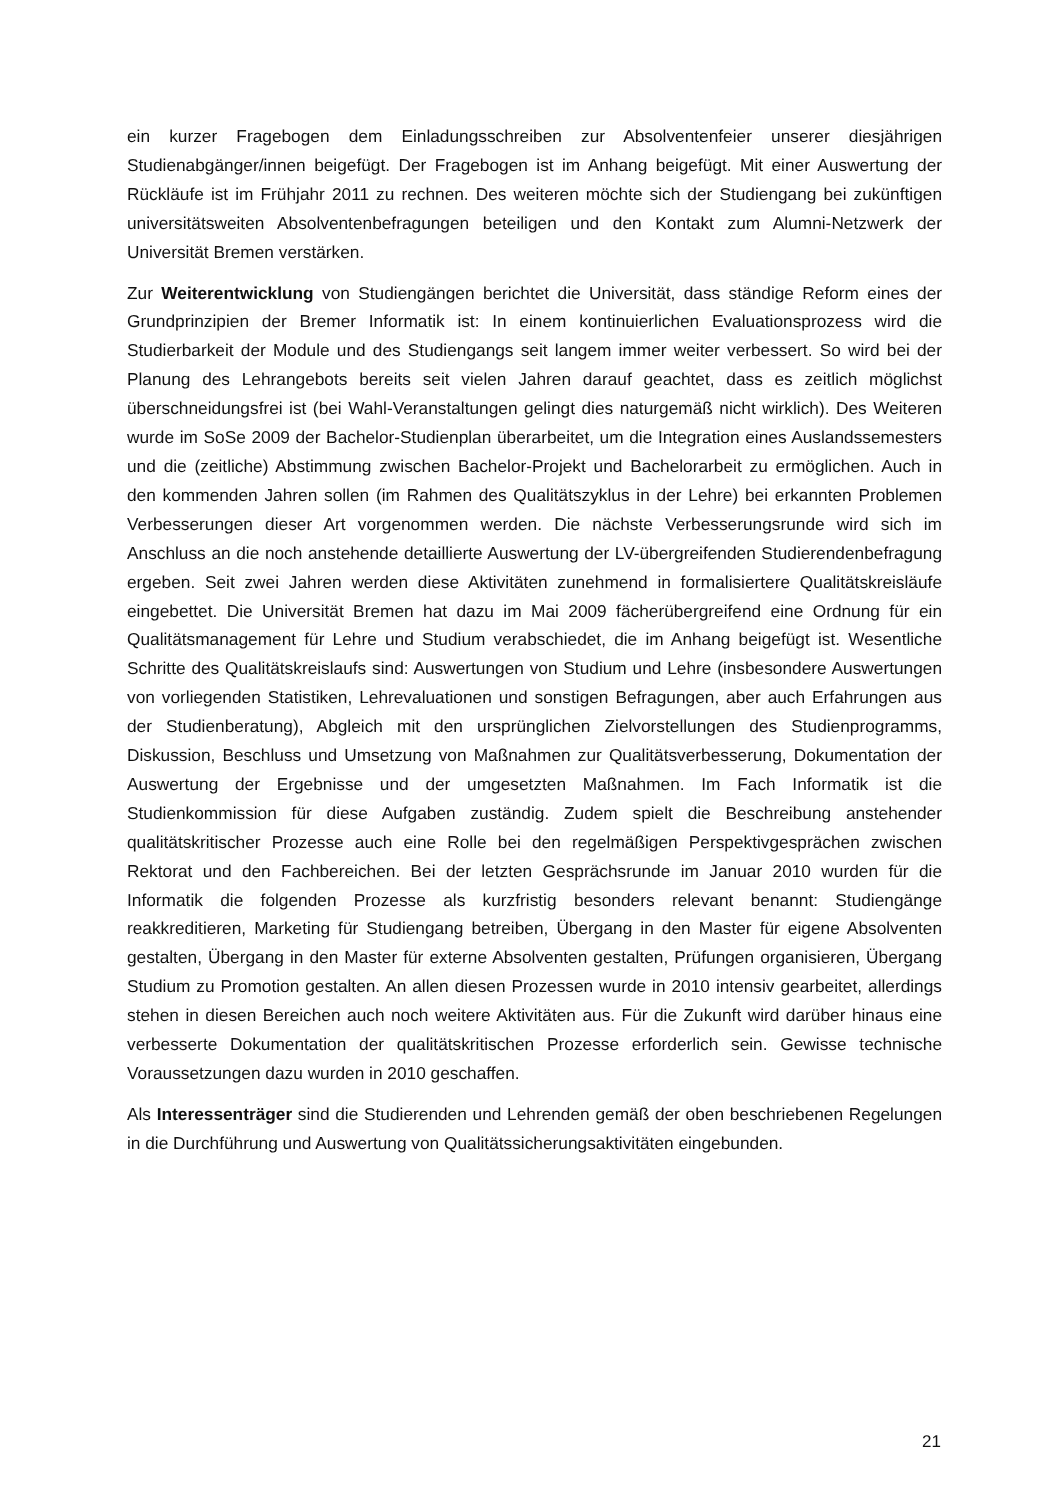ein kurzer Fragebogen dem Einladungsschreiben zur Absolventenfeier unserer diesjährigen Studienabgänger/innen beigefügt. Der Fragebogen ist im Anhang beigefügt. Mit einer Auswertung der Rückläufe ist im Frühjahr 2011 zu rechnen. Des weiteren möchte sich der Studiengang bei zukünftigen universitätsweiten Absolventenbefragungen beteiligen und den Kontakt zum Alumni-Netzwerk der Universität Bremen verstärken.
Zur Weiterentwicklung von Studiengängen berichtet die Universität, dass ständige Reform eines der Grundprinzipien der Bremer Informatik ist: In einem kontinuierlichen Evaluationsprozess wird die Studierbarkeit der Module und des Studiengangs seit langem immer weiter verbessert. So wird bei der Planung des Lehrangebots bereits seit vielen Jahren darauf geachtet, dass es zeitlich möglichst überschneidungsfrei ist (bei Wahl-Veranstaltungen gelingt dies naturgemäß nicht wirklich). Des Weiteren wurde im SoSe 2009 der Bachelor-Studienplan überarbeitet, um die Integration eines Auslandssemesters und die (zeitliche) Abstimmung zwischen Bachelor-Projekt und Bachelorarbeit zu ermöglichen. Auch in den kommenden Jahren sollen (im Rahmen des Qualitätszyklus in der Lehre) bei erkannten Problemen Verbesserungen dieser Art vorgenommen werden. Die nächste Verbesserungsrunde wird sich im Anschluss an die noch anstehende detaillierte Auswertung der LV-übergreifenden Studierendenbefragung ergeben. Seit zwei Jahren werden diese Aktivitäten zunehmend in formalisiertere Qualitätskreisläufe eingebettet. Die Universität Bremen hat dazu im Mai 2009 fächerübergreifend eine Ordnung für ein Qualitätsmanagement für Lehre und Studium verabschiedet, die im Anhang beigefügt ist. Wesentliche Schritte des Qualitätskreislaufs sind: Auswertungen von Studium und Lehre (insbesondere Auswertungen von vorliegenden Statistiken, Lehrevaluationen und sonstigen Befragungen, aber auch Erfahrungen aus der Studienberatung), Abgleich mit den ursprünglichen Zielvorstellungen des Studienprogramms, Diskussion, Beschluss und Umsetzung von Maßnahmen zur Qualitätsverbesserung, Dokumentation der Auswertung der Ergebnisse und der umgesetzten Maßnahmen. Im Fach Informatik ist die Studienkommission für diese Aufgaben zuständig. Zudem spielt die Beschreibung anstehender qualitätskritischer Prozesse auch eine Rolle bei den regelmäßigen Perspektivgesprächen zwischen Rektorat und den Fachbereichen. Bei der letzten Gesprächsrunde im Januar 2010 wurden für die Informatik die folgenden Prozesse als kurzfristig besonders relevant benannt: Studiengänge reakkreditieren, Marketing für Studiengang betreiben, Übergang in den Master für eigene Absolventen gestalten, Übergang in den Master für externe Absolventen gestalten, Prüfungen organisieren, Übergang Studium zu Promotion gestalten. An allen diesen Prozessen wurde in 2010 intensiv gearbeitet, allerdings stehen in diesen Bereichen auch noch weitere Aktivitäten aus. Für die Zukunft wird darüber hinaus eine verbesserte Dokumentation der qualitätskritischen Prozesse erforderlich sein. Gewisse technische Voraussetzungen dazu wurden in 2010 geschaffen.
Als Interessenträger sind die Studierenden und Lehrenden gemäß der oben beschriebenen Regelungen in die Durchführung und Auswertung von Qualitätssicherungsaktivitäten eingebunden.
21